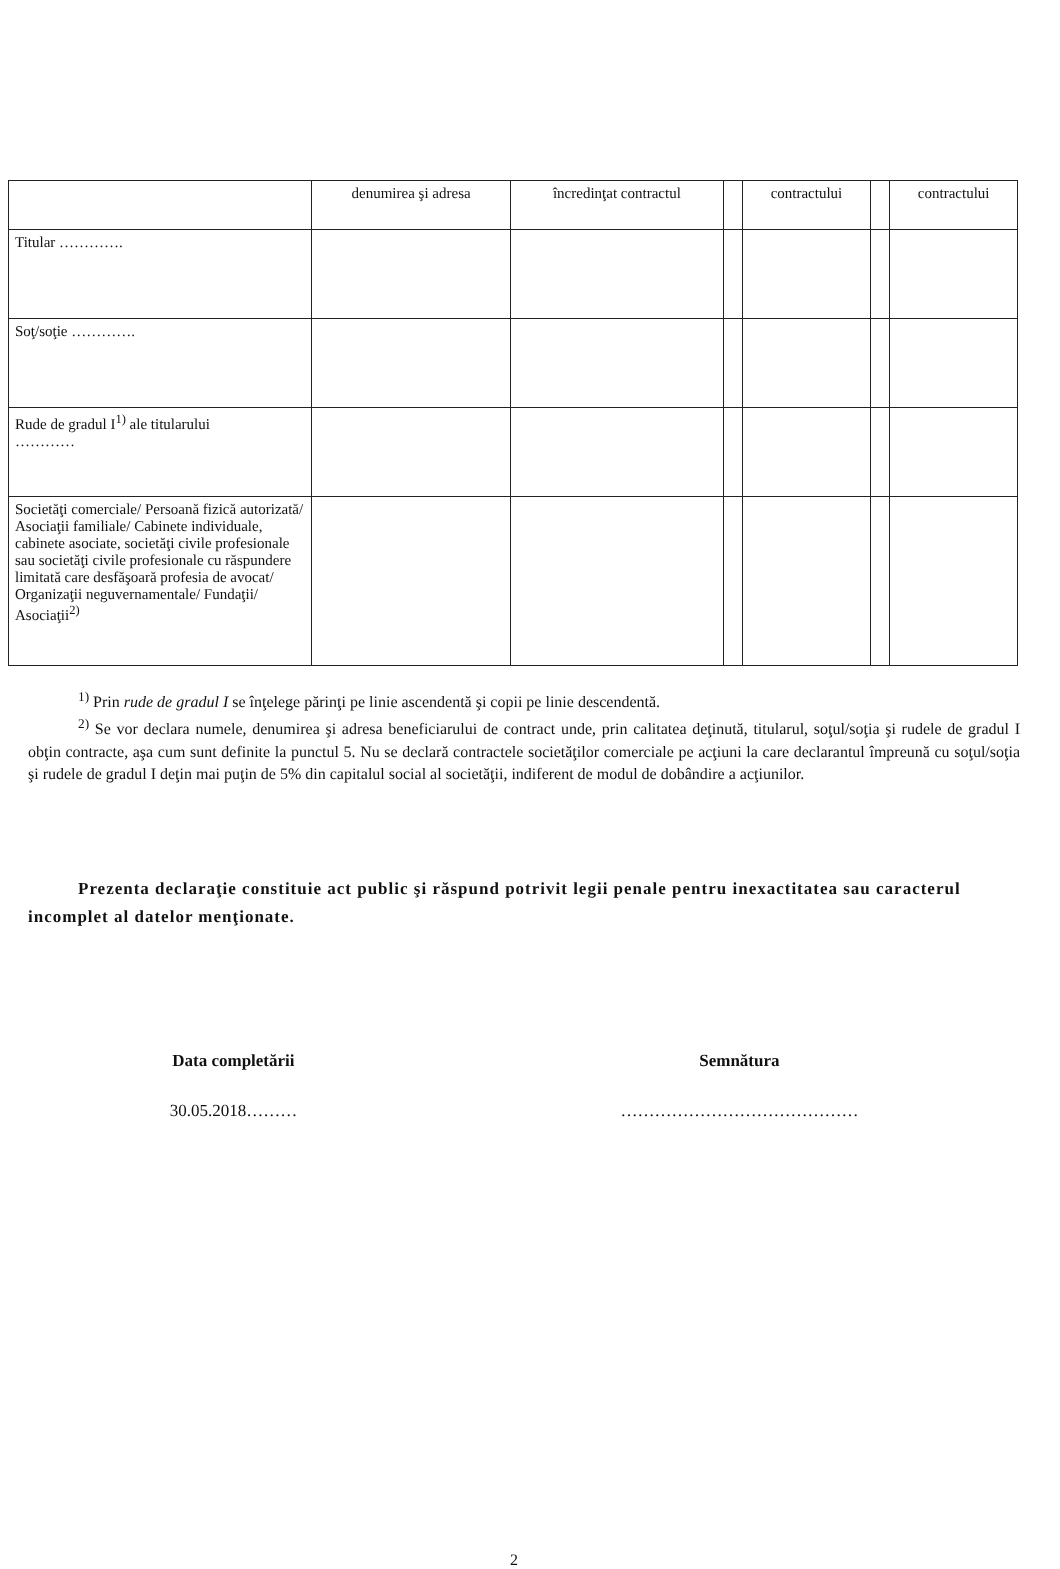| | denumirea şi adresa | încredinţat contractul | | contractului | | contractului |
| --- | --- | --- | --- | --- | --- | --- |
| Titular …………. | | | | | | |
| Soţ/soţie …………. | | | | | | |
| Rude de gradul I<sup>1)</sup> ale titularului ………… | | | | | | |
| Societăţi comerciale/ Persoană fizică autorizată/ Asociaţii familiale/ Cabinete individuale, cabinete asociate, societăţi civile profesionale sau societăţi civile profesionale cu răspundere limitată care desfăşoară profesia de avocat/ Organizaţii neguvernamentale/ Fundaţii/ Asociaţii<sup>2)</sup> | | | | | | |
<sup>1)</sup> Prin rude de gradul I se înţelege părinţi pe linie ascendentă şi copii pe linie descendentă.
<sup>2)</sup> Se vor declara numele, denumirea şi adresa beneficiarului de contract unde, prin calitatea deţinută, titularul, soţul/soţia şi rudele de gradul I obţin contracte, aşa cum sunt definite la punctul 5. Nu se declară contractele societăţilor comerciale pe acţiuni la care declarantul împreună cu soţul/soţia şi rudele de gradul I deţin mai puţin de 5% din capitalul social al societăţii, indiferent de modul de dobândire a acţiunilor.
Prezenta declaraţie constituie act public şi răspund potrivit legii penale pentru inexactitatea sau caracterul incomplet al datelor menţionate.
Data completării
30.05.2018………
Semnătura
……………………………………
2